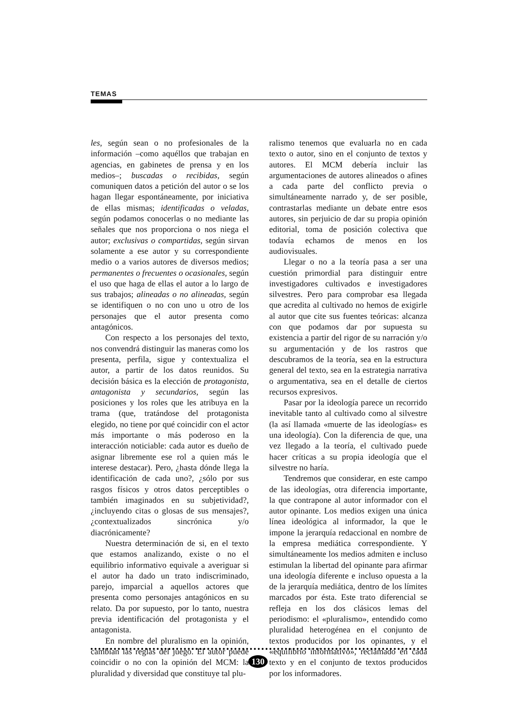TEMAS
les, según sean o no profesionales de la información –como aquéllos que trabajan en agencias, en gabinetes de prensa y en los medios–; buscadas o recibidas, según comuniquen datos a petición del autor o se los hagan llegar espontáneamente, por iniciativa de ellas mismas; identificadas o veladas, según podamos conocerlas o no mediante las señales que nos proporciona o nos niega el autor; exclusivas o compartidas, según sirvan solamente a ese autor y su correspondiente medio o a varios autores de diversos medios; permanentes o frecuentes o ocasionales, según el uso que haga de ellas el autor a lo largo de sus trabajos; alineadas o no alineadas, según se identifiquen o no con uno u otro de los personajes que el autor presenta como antagónicos.
Con respecto a los personajes del texto, nos convendrá distinguir las maneras como los presenta, perfila, sigue y contextualiza el autor, a partir de los datos reunidos. Su decisión básica es la elección de protagonista, antagonista y secundarios, según las posiciones y los roles que les atribuya en la trama (que, tratándose del protagonista elegido, no tiene por qué coincidir con el actor más importante o más poderoso en la interacción noticiable: cada autor es dueño de asignar libremente ese rol a quien más le interese destacar). Pero, ¿hasta dónde llega la identificación de cada uno?, ¿sólo por sus rasgos físicos y otros datos perceptibles o también imaginados en su subjetividad?, ¿incluyendo citas o glosas de sus mensajes?, ¿contextualizados sincrónica y/o diacrónicamente?
Nuestra determinación de si, en el texto que estamos analizando, existe o no el equilibrio informativo equivale a averiguar si el autor ha dado un trato indiscriminado, parejo, imparcial a aquellos actores que presenta como personajes antagónicos en su relato. Da por supuesto, por lo tanto, nuestra previa identificación del protagonista y el antagonista.
En nombre del pluralismo en la opinión, cambian las reglas del juego. El autor puede coincidir o no con la opinión del MCM: la pluralidad y diversidad que constituye tal plu-
ralismo tenemos que evaluarla no en cada texto o autor, sino en el conjunto de textos y autores. El MCM debería incluir las argumentaciones de autores alineados o afines a cada parte del conflicto previa o simultáneamente narrado y, de ser posible, contrastarlas mediante un debate entre esos autores, sin perjuicio de dar su propia opinión editorial, toma de posición colectiva que todavía echamos de menos en los audiovisuales.
Llegar o no a la teoría pasa a ser una cuestión primordial para distinguir entre investigadores cultivados e investigadores silvestres. Pero para comprobar esa llegada que acredita al cultivado no hemos de exigirle al autor que cite sus fuentes teóricas: alcanza con que podamos dar por supuesta su existencia a partir del rigor de su narración y/o su argumentación y de los rastros que descubramos de la teoría, sea en la estructura general del texto, sea en la estrategia narrativa o argumentativa, sea en el detalle de ciertos recursos expresivos.
Pasar por la ideología parece un recorrido inevitable tanto al cultivado como al silvestre (la así llamada «muerte de las ideologías» es una ideología). Con la diferencia de que, una vez llegado a la teoría, el cultivado puede hacer críticas a su propia ideología que el silvestre no haría.
Tendremos que considerar, en este campo de las ideologías, otra diferencia importante, la que contrapone al autor informador con el autor opinante. Los medios exigen una única línea ideológica al informador, la que le impone la jerarquía redaccional en nombre de la empresa mediática correspondiente. Y simultáneamente los medios admiten e incluso estimulan la libertad del opinante para afirmar una ideología diferente e incluso opuesta a la de la jerarquía mediática, dentro de los límites marcados por ésta. Este trato diferencial se refleja en los dos clásicos lemas del periodismo: el «pluralismo», entendido como pluralidad heterogénea en el conjunto de textos producidos por los opinantes, y el «equilibrio informativo», reclamado en cada texto y en el conjunto de textos producidos por los informadores.
130